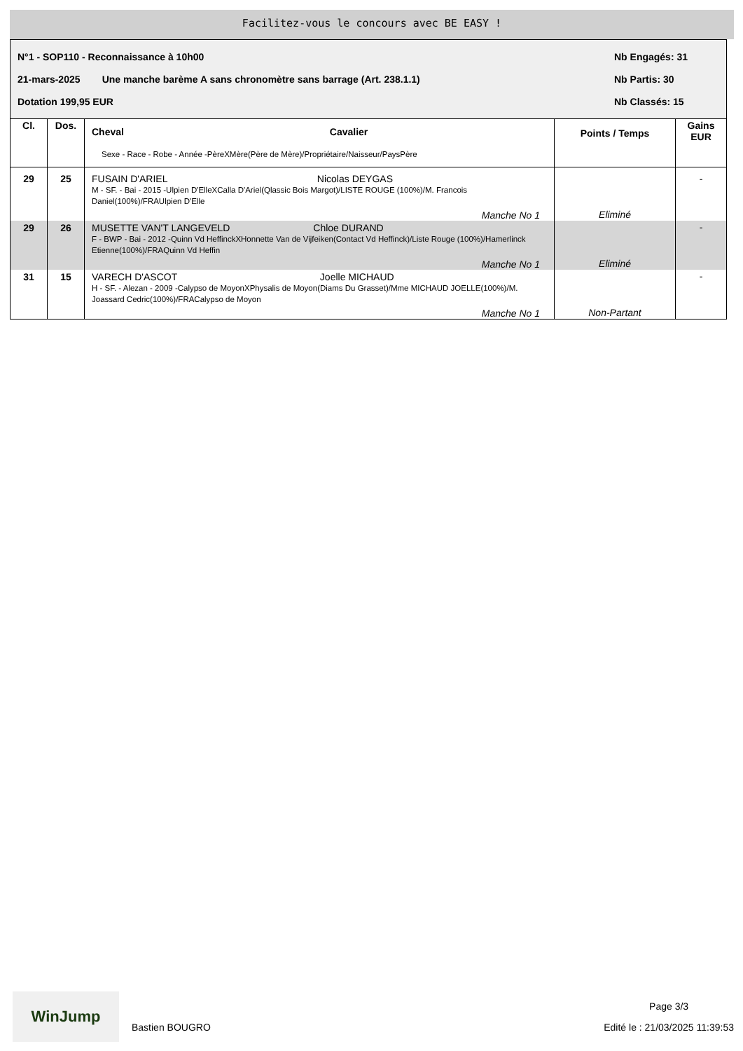Facilitez-vous le concours avec BE EASY !
N°1 - SOP110 - Reconnaissance à 10h00 Nb Engagés: 31
21-mars-2025 Une manche barème A sans chronomètre sans barrage (Art. 238.1.1) Nb Partis: 30
Dotation 199,95 EUR Nb Classés: 15
| Cl. | Dos. | Cheval Cavalier Sexe - Race - Robe - Année -PèreXMère(Père de Mère)/Propriétaire/Naisseur/PaysPère | Points / Temps | Gains EUR |
| --- | --- | --- | --- | --- |
| 29 | 25 | FUSAIN D'ARIEL Nicolas DEYGAS M - SF. - Bai - 2015 -Ulpien D'ElleXCalla D'Ariel(Qlassic Bois Margot)/LISTE ROUGE (100%)/M. Francois Daniel(100%)/FRAUlpien D'Elle Manche No 1 | Eliminé | - |
| 29 | 26 | MUSETTE VAN'T LANGEVELD Chloe DURAND F - BWP - Bai - 2012 -Quinn Vd HeffinckXHonnette Van de Vijfeiken(Contact Vd Heffinck)/Liste Rouge (100%)/Hamerlinck Etienne(100%)/FRAQuinn Vd Heffin Manche No 1 | Eliminé | - |
| 31 | 15 | VARECH D'ASCOT Joelle MICHAUD H - SF. - Alezan - 2009 -Calypso de MoyonXPhysalis de Moyon(Diams Du Grasset)/Mme MICHAUD JOELLE(100%)/M. Joassard Cedric(100%)/FRACalypso de Moyon Manche No 1 | Non-Partant | - |
WinJump
Bastien BOUGRO
Page 3/3
Edité le : 21/03/2025 11:39:53